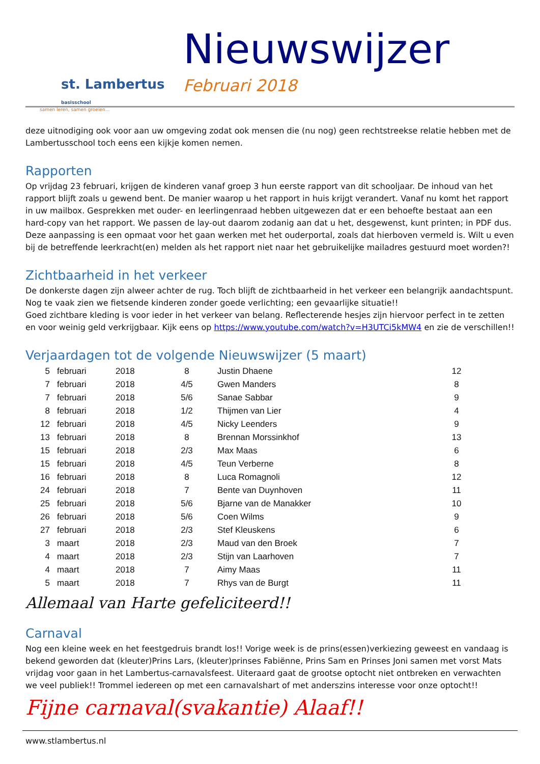st. Lambertus basisschool
samen leren, samen groeien...
Nieuwswijzer
Februari 2018
deze uitnodiging ook voor aan uw omgeving zodat ook mensen die (nu nog) geen rechtstreekse relatie hebben met de Lambertusschool toch eens een kijkje komen nemen.
Rapporten
Op vrijdag 23 februari, krijgen de kinderen vanaf groep 3 hun eerste rapport van dit schooljaar. De inhoud van het rapport blijft zoals u gewend bent. De manier waarop u het rapport in huis krijgt verandert. Vanaf nu komt het rapport in uw mailbox. Gesprekken met ouder- en leerlingenraad hebben uitgewezen dat er een behoefte bestaat aan een hard-copy van het rapport. We passen de lay-out daarom zodanig aan dat u het, desgewenst, kunt printen; in PDF dus.
Deze aanpassing is een opmaat voor het gaan werken met het ouderportal, zoals dat hierboven vermeld is. Wilt u even bij de betreffende leerkracht(en) melden als het rapport niet naar het gebruikelijke mailadres gestuurd moet worden?!
Zichtbaarheid in het verkeer
De donkerste dagen zijn alweer achter de rug. Toch blijft de zichtbaarheid in het verkeer een belangrijk aandachtspunt. Nog te vaak zien we fietsende kinderen zonder goede verlichting; een gevaarlijke situatie!!
Goed zichtbare kleding is voor ieder in het verkeer van belang. Reflecterende hesjes zijn hiervoor perfect in te zetten en voor weinig geld verkrijgbaar. Kijk eens op https://www.youtube.com/watch?v=H3UTCi5kMW4 en zie de verschillen!!
Verjaardagen tot de volgende Nieuwswijzer (5 maart)
| 5 | februari | 2018 | 8 | Justin Dhaene | 12 |
| 7 | februari | 2018 | 4/5 | Gwen Manders | 8 |
| 7 | februari | 2018 | 5/6 | Sanae Sabbar | 9 |
| 8 | februari | 2018 | 1/2 | Thijmen van Lier | 4 |
| 12 | februari | 2018 | 4/5 | Nicky Leenders | 9 |
| 13 | februari | 2018 | 8 | Brennan Morssinkhof | 13 |
| 15 | februari | 2018 | 2/3 | Max Maas | 6 |
| 15 | februari | 2018 | 4/5 | Teun Verberne | 8 |
| 16 | februari | 2018 | 8 | Luca Romagnoli | 12 |
| 24 | februari | 2018 | 7 | Bente van Duynhoven | 11 |
| 25 | februari | 2018 | 5/6 | Bjarne van de Manakker | 10 |
| 26 | februari | 2018 | 5/6 | Coen Wilms | 9 |
| 27 | februari | 2018 | 2/3 | Stef Kleuskens | 6 |
| 3 | maart | 2018 | 2/3 | Maud van den Broek | 7 |
| 4 | maart | 2018 | 2/3 | Stijn van Laarhoven | 7 |
| 4 | maart | 2018 | 7 | Aimy Maas | 11 |
| 5 | maart | 2018 | 7 | Rhys van de Burgt | 11 |
Allemaal van Harte gefeliciteerd!!
Carnaval
Nog een kleine week en het feestgedruis brandt los!! Vorige week is de prins(essen)verkiezing geweest en vandaag is bekend geworden dat (kleuter)Prins Lars, (kleuter)prinses Fabiënne, Prins Sam en Prinses Joni samen met vorst Mats vrijdag voor gaan in het Lambertus-carnavalsfeest. Uiteraard gaat de grootse optocht niet ontbreken en verwachten we veel publiek!! Trommel iedereen op met een carnavalshart of met anderszins interesse voor onze optocht!!
Fijne carnaval(svakantie) Alaaf!!
www.stlambertus.nl